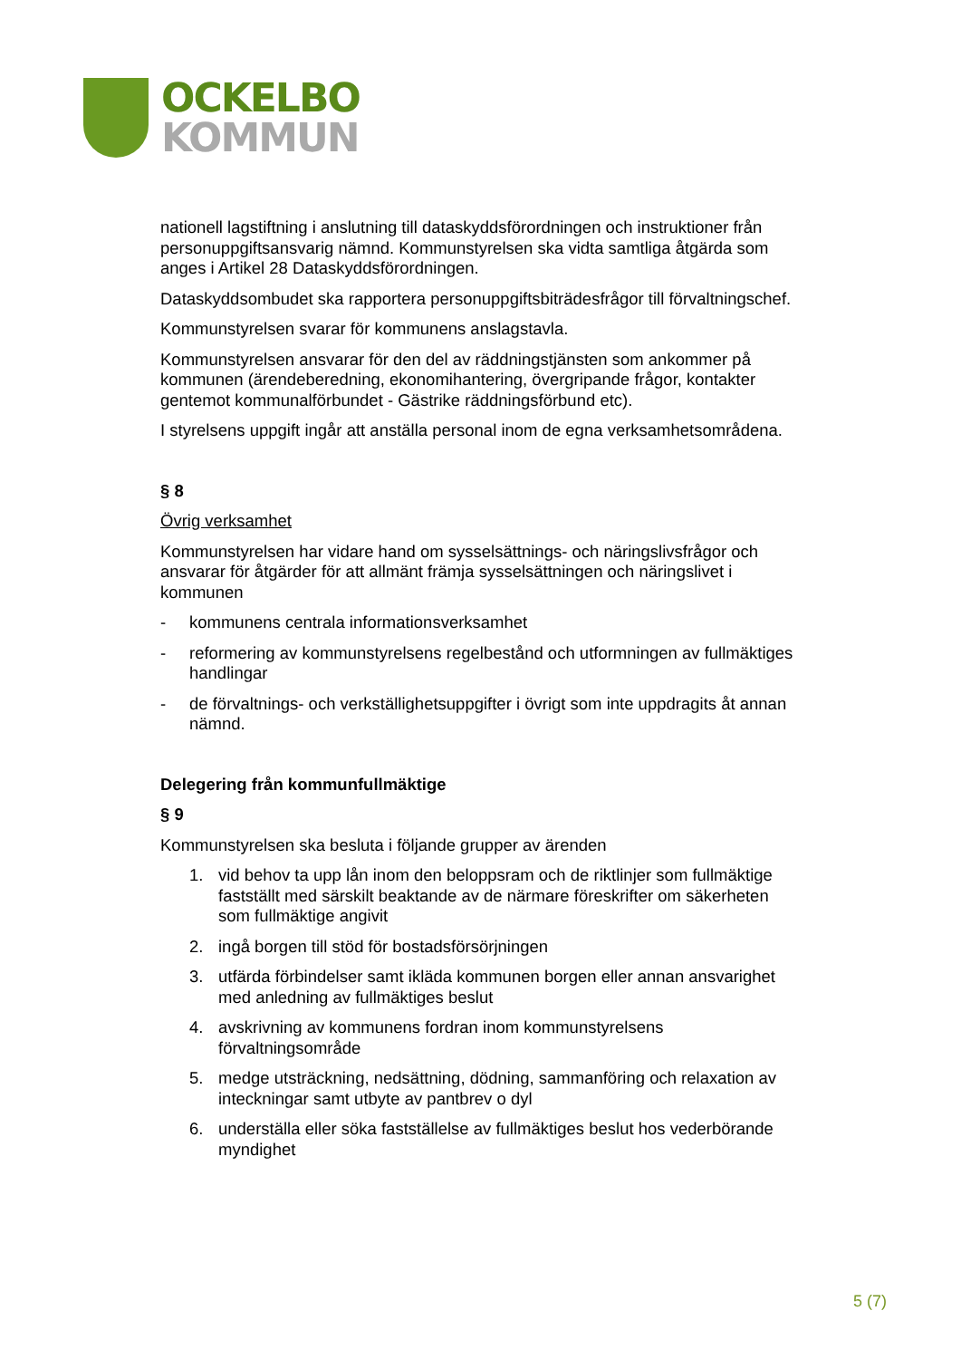OCKELBO
KOMMUN
nationell lagstiftning i anslutning till dataskyddsförordningen och instruktioner från personuppgiftsansvarig nämnd. Kommunstyrelsen ska vidta samtliga åtgärda som anges i Artikel 28 Dataskyddsförordningen.
Dataskyddsombudet ska rapportera personuppgiftsbiträdesfrågor till förvaltningschef.
Kommunstyrelsen svarar för kommunens anslagstavla.
Kommunstyrelsen ansvarar för den del av räddningstjänsten som ankommer på kommunen (ärendeberedning, ekonomihantering, övergripande frågor, kontakter gentemot kommunalförbundet - Gästrike räddningsförbund etc).
I styrelsens uppgift ingår att anställa personal inom de egna verksamhetsområdena.
§ 8
Övrig verksamhet
Kommunstyrelsen har vidare hand om sysselsättnings- och näringslivsfrågor och ansvarar för åtgärder för att allmänt främja sysselsättningen och näringslivet i kommunen
- kommunens centrala informationsverksamhet
- reformering av kommunstyrelsens regelbestånd och utformningen av fullmäktiges handlingar
- de förvaltnings- och verkställighetsuppgifter i övrigt som inte uppdragits åt annan nämnd.
Delegering från kommunfullmäktige
§ 9
Kommunstyrelsen ska besluta i följande grupper av ärenden
1. vid behov ta upp lån inom den beloppsram och de riktlinjer som fullmäktige fastställt med särskilt beaktande av de närmare föreskrifter om säkerheten som fullmäktige angivit
2. ingå borgen till stöd för bostadsförsörjningen
3. utfärda förbindelser samt ikläda kommunen borgen eller annan ansvarighet med anledning av fullmäktiges beslut
4. avskrivning av kommunens fordran inom kommunstyrelsens förvaltningsområde
5. medge utsträckning, nedsättning, dödning, sammanföring och relaxation av inteckningar samt utbyte av pantbrev o dyl
6. underställa eller söka fastställelse av fullmäktiges beslut hos vederbörande myndighet
5 (7)